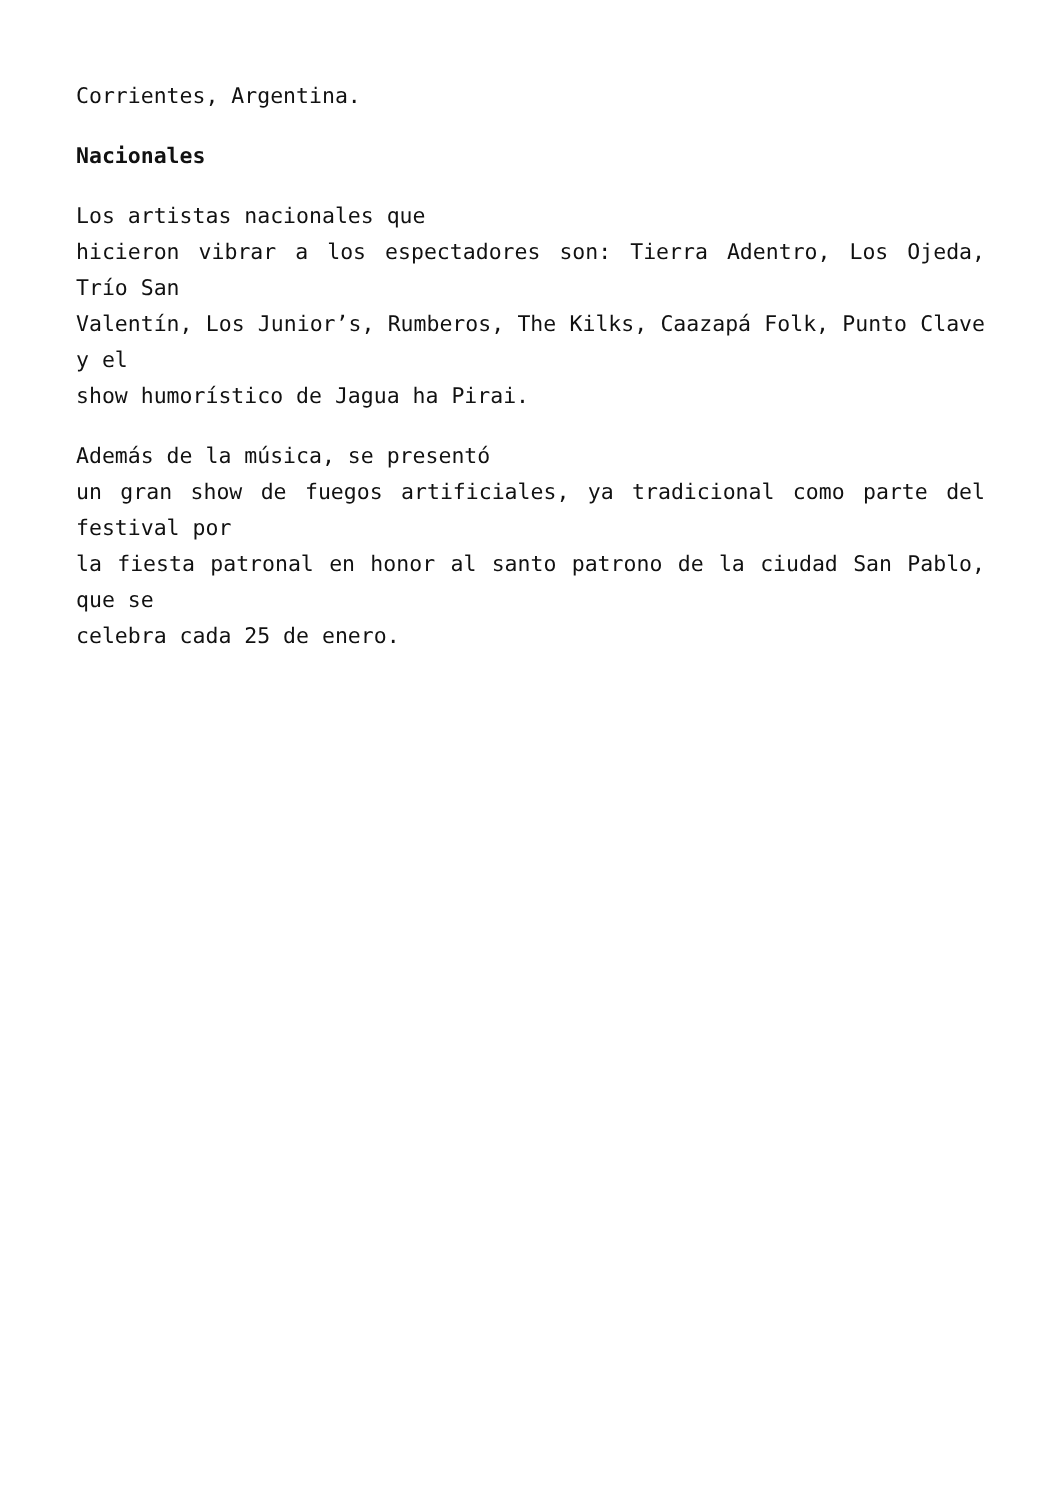Corrientes, Argentina.
Nacionales
Los artistas nacionales que
hicieron vibrar a los espectadores son: Tierra Adentro, Los Ojeda, Trío San
Valentín, Los Junior’s, Rumberos, The Kilks, Caazapá Folk, Punto Clave y el
show humorístico de Jagua ha Pirai.
Además de la música, se presentó
un gran show de fuegos artificiales, ya tradicional como parte del festival por
la fiesta patronal en honor al santo patrono de la ciudad San Pablo, que se
celebra cada 25 de enero.